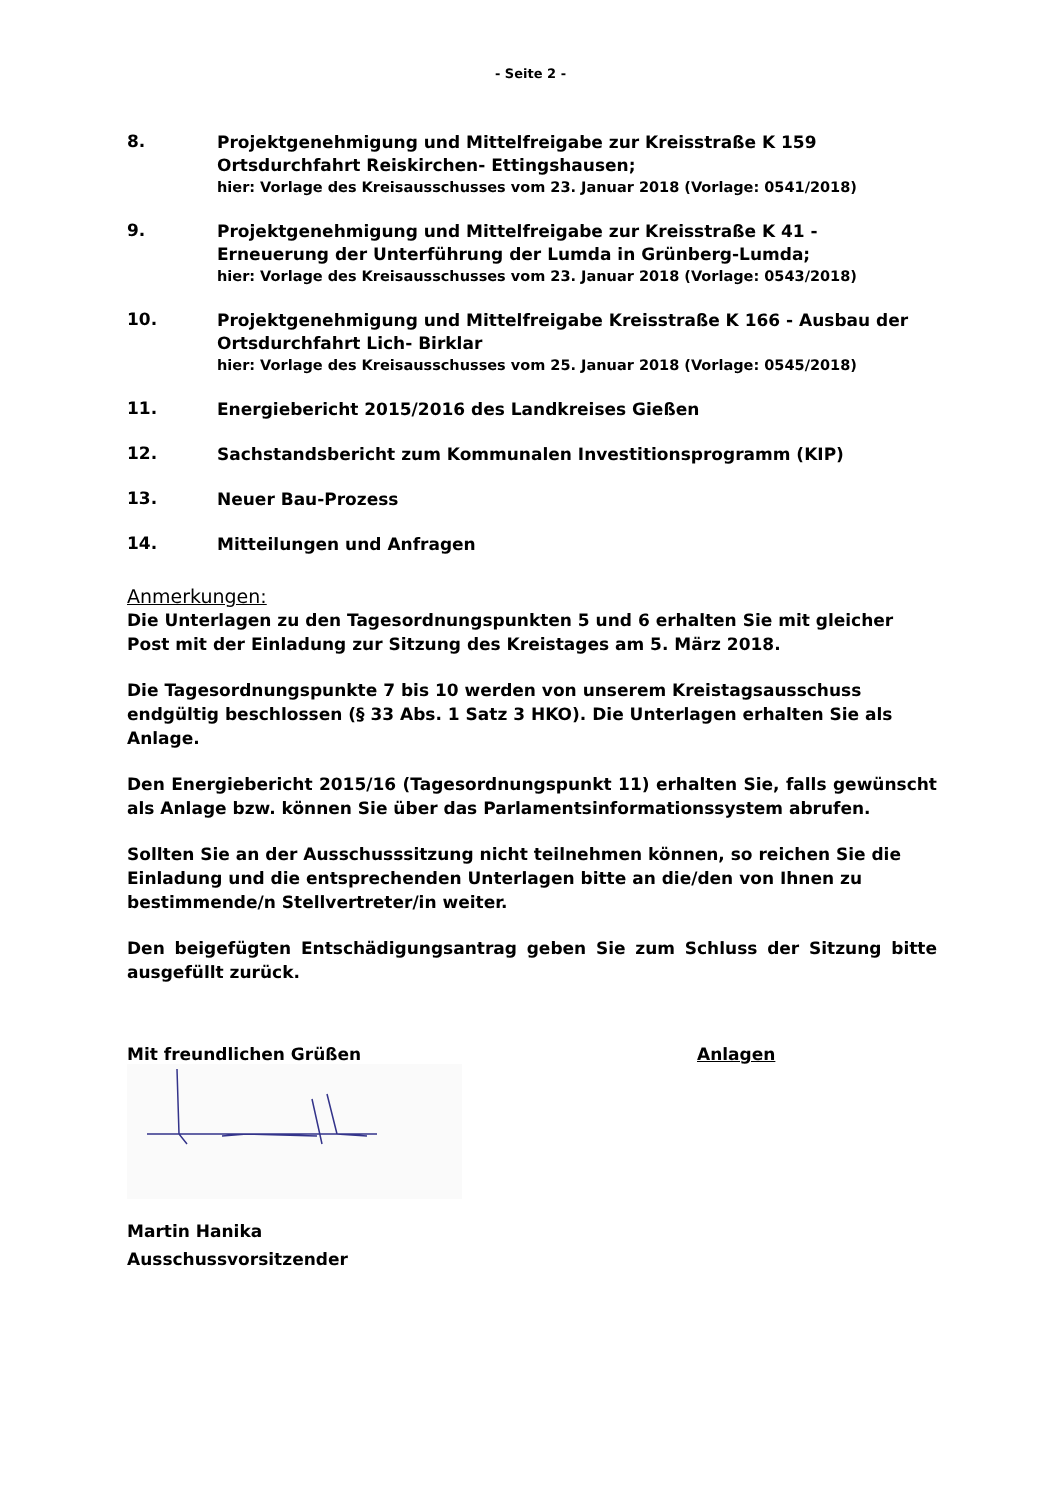- Seite 2 -
8.
Projektgenehmigung und Mittelfreigabe zur Kreisstraße K 159 Ortsdurchfahrt Reiskirchen- Ettingshausen;
hier: Vorlage des Kreisausschusses vom 23. Januar 2018 (Vorlage: 0541/2018)
9.
Projektgenehmigung und Mittelfreigabe zur Kreisstraße K 41 - Erneuerung der Unterführung der Lumda in Grünberg-Lumda;
hier: Vorlage des Kreisausschusses vom 23. Januar 2018 (Vorlage: 0543/2018)
10.
Projektgenehmigung und Mittelfreigabe Kreisstraße K 166 - Ausbau der Ortsdurchfahrt Lich- Birklar
hier: Vorlage des Kreisausschusses vom 25. Januar 2018 (Vorlage: 0545/2018)
11.
Energiebericht 2015/2016 des Landkreises Gießen
12.
Sachstandsbericht zum Kommunalen Investitionsprogramm (KIP)
13.
Neuer Bau-Prozess
14.
Mitteilungen und Anfragen
Anmerkungen:
Die Unterlagen zu den Tagesordnungspunkten 5 und 6 erhalten Sie mit gleicher Post mit der Einladung zur Sitzung des Kreistages am 5. März 2018.
Die Tagesordnungspunkte 7 bis 10 werden von unserem Kreistagsausschuss endgültig beschlossen (§ 33 Abs. 1 Satz 3 HKO). Die Unterlagen erhalten Sie als Anlage.
Den Energiebericht 2015/16 (Tagesordnungspunkt 11) erhalten Sie, falls gewünscht als Anlage bzw. können Sie über das Parlamentsinformationssystem abrufen.
Sollten Sie an der Ausschusssitzung nicht teilnehmen können, so reichen Sie die Einladung und die entsprechenden Unterlagen bitte an die/den von Ihnen zu bestimmende/n Stellvertreter/in weiter.
Den beigefügten Entschädigungsantrag geben Sie zum Schluss der Sitzung bitte ausgefüllt zurück.
Mit freundlichen Grüßen
Martin Hanika
Ausschussvorsitzender
Anlagen